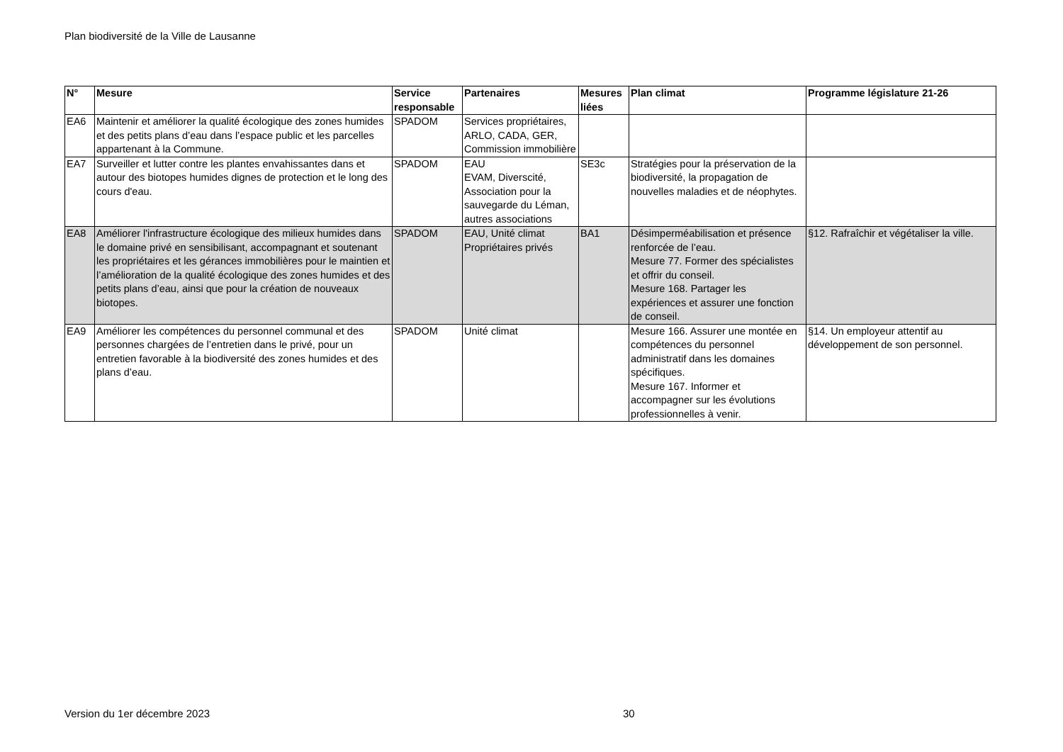Plan biodiversité de la Ville de Lausanne
| N° | Mesure | Service responsable | Partenaires | Mesures liées | Plan climat | Programme législature 21-26 |
| --- | --- | --- | --- | --- | --- | --- |
| EA6 | Maintenir et améliorer la qualité écologique des zones humides et des petits plans d’eau dans l’espace public et les parcelles appartenant à la Commune. | SPADOM | Services propriétaires, ARLO, CADA, GER, Commission immobilière | | | |
| EA7 | Surveiller et lutter contre les plantes envahissantes dans et autour des biotopes humides dignes de protection et le long des cours d'eau. | SPADOM | EAU EVAM, Diverscité, Association pour la sauvegarde du Léman, autres associations | SE3c | Stratégies pour la préservation de la biodiversité, la propagation de nouvelles maladies et de néophytes. | |
| EA8 | Améliorer l'infrastructure écologique des milieux humides dans le domaine privé en sensibilisant, accompagnant et soutenant les propriétaires et les gérances immobilières pour le maintien et l’amélioration de la qualité écologique des zones humides et des petits plans d’eau, ainsi que pour la création de nouveaux biotopes. | SPADOM | EAU, Unité climat Propriétaires privés | BA1 | Désimperméabilisation et présence renforcée de l’eau. Mesure 77. Former des spécialistes et offrir du conseil. Mesure 168. Partager les expériences et assurer une fonction de conseil. | §12. Rafraîchir et végétaliser la ville. |
| EA9 | Améliorer les compétences du personnel communal et des personnes chargées de l’entretien dans le privé, pour un entretien favorable à la biodiversité des zones humides et des plans d’eau. | SPADOM | Unité climat | | Mesure 166. Assurer une montée en compétences du personnel administratif dans les domaines spécifiques. Mesure 167. Informer et accompagner sur les évolutions professionnelles à venir. | §14. Un employeur attentif au développement de son personnel. |
Version du 1er décembre 2023 30